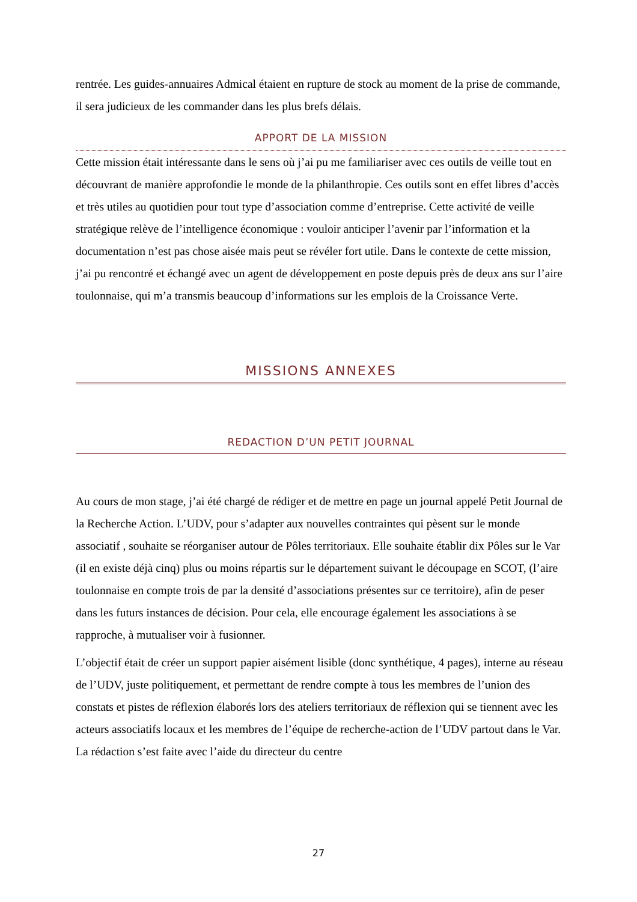rentrée. Les guides-annuaires Admical étaient en rupture de stock au moment de la prise de commande, il sera judicieux de les commander dans les plus brefs délais.
APPORT DE LA MISSION
Cette mission était intéressante dans le sens où j’ai pu me familiariser avec ces outils de veille tout en découvrant de manière approfondie le monde de la philanthropie. Ces outils sont en effet libres d’accès et très utiles au quotidien pour tout type d’association comme d’entreprise. Cette activité de veille stratégique relève de l’intelligence économique : vouloir anticiper l’avenir par l’information et la documentation n’est pas chose aisée mais peut se révéler fort utile. Dans le contexte de cette mission, j’ai pu rencontré et échangé avec un agent de développement en poste depuis près de deux ans sur l’aire toulonnaise, qui m’a transmis beaucoup d’informations sur les emplois de la Croissance Verte.
MISSIONS ANNEXES
REDACTION D’UN PETIT JOURNAL
Au cours de mon stage, j’ai été chargé de rédiger et de mettre en page un journal appelé Petit Journal de la Recherche Action. L’UDV, pour s’adapter aux nouvelles contraintes qui pèsent sur le monde associatif , souhaite se réorganiser autour de Pôles territoriaux. Elle souhaite établir dix Pôles sur le Var (il en existe déjà cinq) plus ou moins répartis sur le département suivant le découpage en SCOT, (l’aire toulonnaise en compte trois de par la densité d’associations présentes sur ce territoire), afin de peser dans les futurs instances de décision. Pour cela, elle encourage également les associations à se rapproche, à mutualiser voir à fusionner.
L’objectif était de créer un support papier aisément lisible (donc synthétique, 4 pages), interne au réseau de l’UDV, juste politiquement, et permettant de rendre compte à tous les membres de l’union des constats et pistes de réflexion élaborés lors des ateliers territoriaux de réflexion qui se tiennent avec les acteurs associatifs locaux et les membres de l’équipe de recherche-action de l’UDV partout dans le Var. La rédaction s’est faite avec l’aide du directeur du centre
27